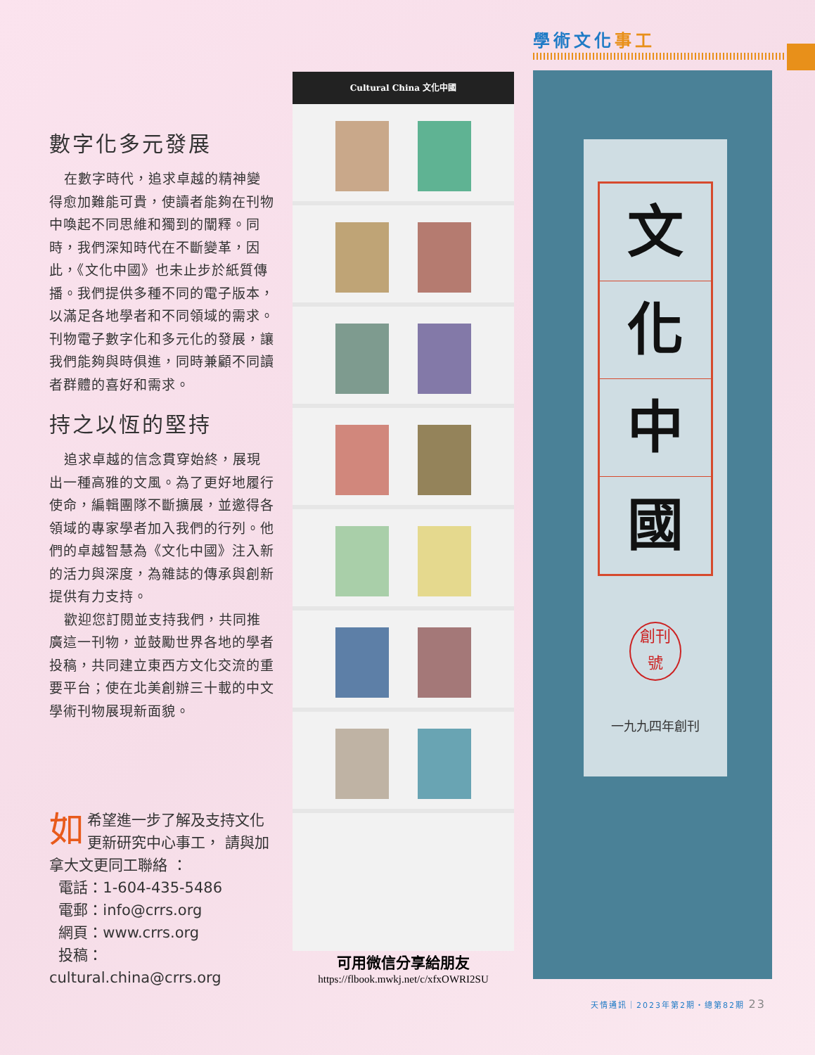數字化多元發展
在數字時代，追求卓越的精神變得愈加難能可貴，使讀者能夠在刊物中喚起不同思維和獨到的闡釋。同時，我們深知時代在不斷變革，因此，《文化中國》也未止步於紙質傳播。我們提供多種不同的電子版本，以滿足各地學者和不同領域的需求。刊物電子數字化和多元化的發展，讓我們能夠與時俱進，同時兼顧不同讀者群體的喜好和需求。
持之以恆的堅持
追求卓越的信念貫穿始終，展現出一種高雅的文風。為了更好地履行使命，編輯團隊不斷擴展，並邀得各領域的專家學者加入我們的行列。他們的卓越智慧為《文化中國》注入新的活力與深度，為雜誌的傳承與創新提供有力支持。
歡迎您訂閱並支持我們，共同推廣這一刊物，並鼓勵世界各地的學者投稿，共同建立東西方文化交流的重要平台；使在北美創辦三十載的中文學術刊物展現新面貌。
如希望進一步了解及支持文化更新研究中心事工， 請與加拿大文更同工聯絡 ：
電話：1-604-435-5486
電郵：info@crrs.org
網頁：www.crrs.org
投稿：cultural.china@crrs.org
Cultural China 文化中國
可用微信分享給朋友
https://flbook.mwkj.net/c/xfxOWRI2SU
學術文化事工
文
化
中
國
創刊
號
一九九四年創刊
天情通訊｜2023年第2期・總第82期 23